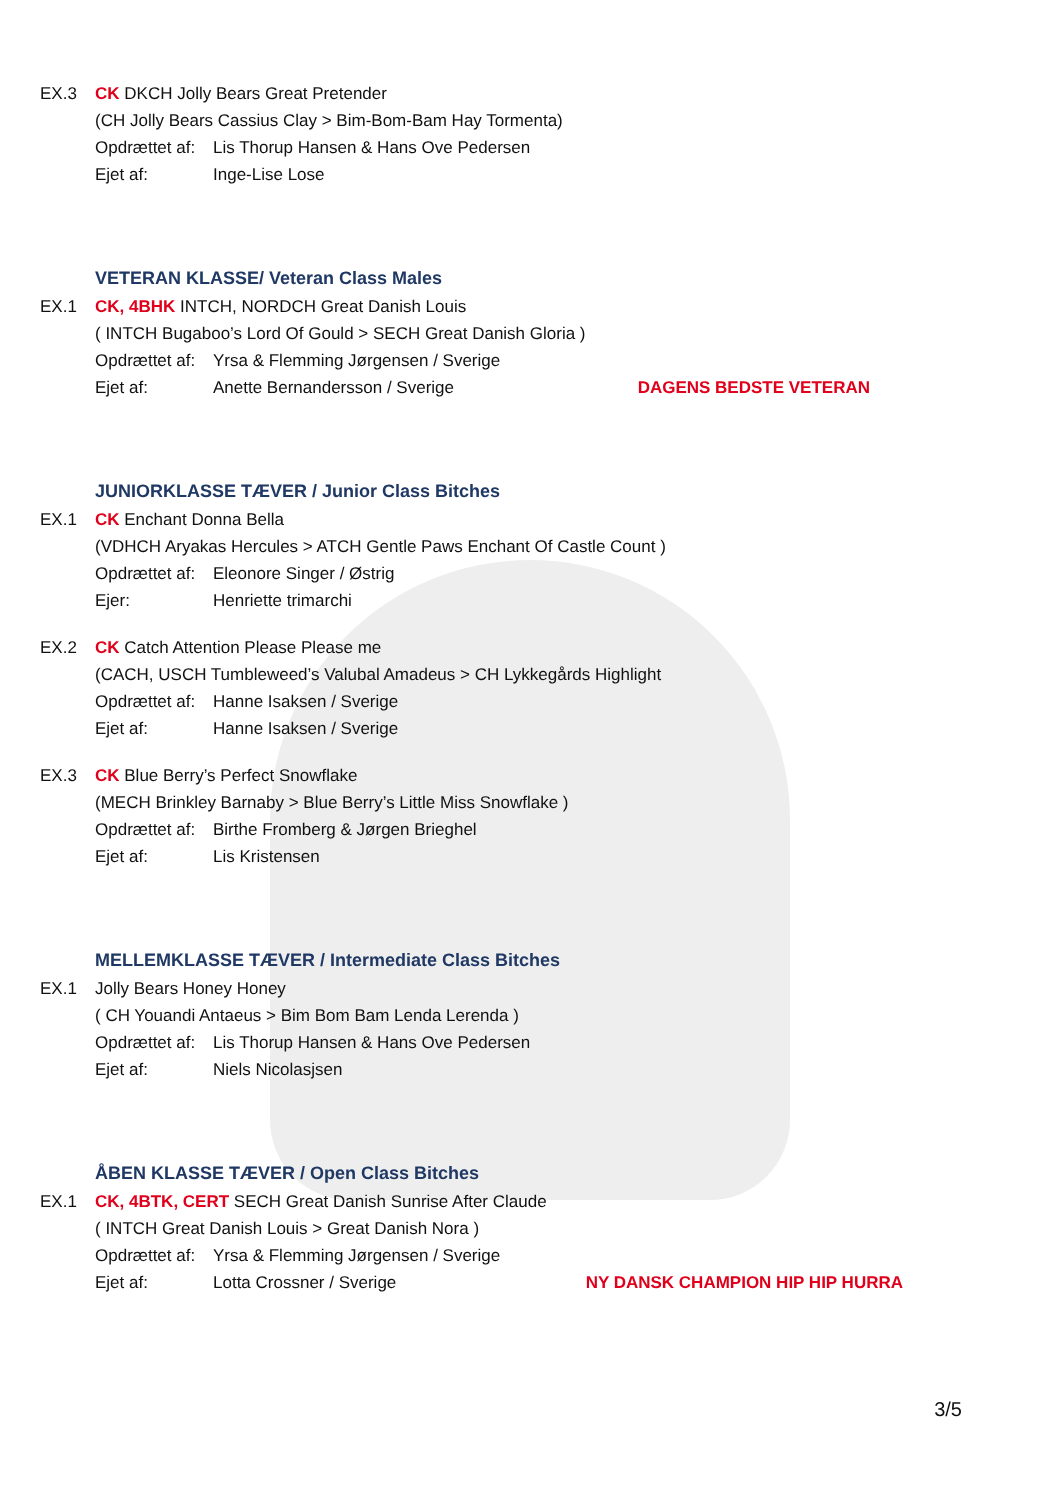EX.3 CK DKCH Jolly Bears Great Pretender
(CH Jolly Bears Cassius Clay > Bim-Bom-Bam Hay Tormenta)
Opdrættet af: Lis Thorup Hansen & Hans Ove Pedersen
Ejet af: Inge-Lise Lose
VETERAN KLASSE/ Veteran Class Males
EX.1 CK, 4BHK INTCH, NORDCH Great Danish Louis
( INTCH Bugaboo’s Lord Of Gould > SECH Great Danish Gloria )
Opdrættet af: Yrsa & Flemming Jørgensen / Sverige
Ejet af: Anette Bernandersson / Sverige DAGENS BEDSTE VETERAN
JUNIORKLASSE TÆVER / Junior Class Bitches
EX.1 CK Enchant Donna Bella
(VDHCH Aryakas Hercules > ATCH Gentle Paws Enchant Of Castle Count )
Opdrættet af: Eleonore Singer / Østrig
Ejer: Henriette trimarchi
EX.2 CK Catch Attention Please Please me
(CACH, USCH Tumbleweed’s Valubal Amadeus > CH Lykkegårds Highlight
Opdrættet af: Hanne Isaksen / Sverige
Ejet af: Hanne Isaksen / Sverige
EX.3 CK Blue Berry’s Perfect Snowflake
(MECH Brinkley Barnaby > Blue Berry’s Little Miss Snowflake )
Opdrættet af: Birthe Fromberg & Jørgen Brieghel
Ejet af: Lis Kristensen
MELLEMKLASSE TÆVER / Intermediate Class Bitches
EX.1 Jolly Bears Honey Honey
( CH Youandi Antaeus > Bim Bom Bam Lenda Lerenda )
Opdrættet af: Lis Thorup Hansen & Hans Ove Pedersen
Ejet af: Niels Nicolasjsen
ÅBEN KLASSE TÆVER / Open Class Bitches
EX.1 CK, 4BTK, CERT SECH Great Danish Sunrise After Claude
( INTCH Great Danish Louis > Great Danish Nora )
Opdrættet af: Yrsa & Flemming Jørgensen / Sverige
Ejet af: Lotta Crossner / Sverige NY DANSK CHAMPION HIP HIP HURRA
3/5